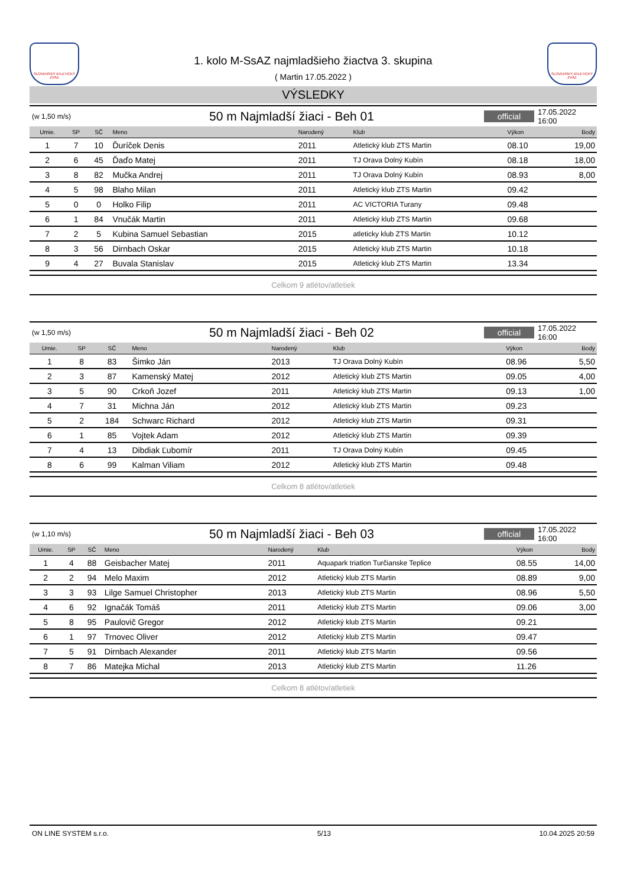SLOVENSKÝ ATLETICKÝ ZVÄZ
1. kolo M-SsAZ najmladšieho žiactva 3. skupina
( Martin 17.05.2022 )
SLOVENSKÝ ATLETICKÝ ZVÄZ
VÝSLEDKY
(w 1,50 m/s)
50 m Najmladší žiaci - Beh 01
official
17.05.2022 16:00
| Umie. | SP | SČ | Meno | Narodený | Klub | Výkon | Body |
| --- | --- | --- | --- | --- | --- | --- | --- |
| 1 | 7 | 10 | Ďuríček Denis | 2011 | Atletický klub ZTS Martin | 08.10 | 19,00 |
| 2 | 6 | 45 | Ďaďo Matej | 2011 | TJ Orava Dolný Kubín | 08.18 | 18,00 |
| 3 | 8 | 82 | Mučka Andrej | 2011 | TJ Orava Dolný Kubín | 08.93 | 8,00 |
| 4 | 5 | 98 | Blaho Milan | 2011 | Atletický klub ZTS Martin | 09.42 | |
| 5 | 0 | 0 | Holko Filip | 2011 | AC VICTORIA Turany | 09.48 | |
| 6 | 1 | 84 | Vnučák Martin | 2011 | Atletický klub ZTS Martin | 09.68 | |
| 7 | 2 | 5 | Kubina Samuel Sebastian | 2015 | atleticky klub ZTS Martin | 10.12 | |
| 8 | 3 | 56 | Dirnbach Oskar | 2015 | Atletický klub ZTS Martin | 10.18 | |
| 9 | 4 | 27 | Buvala Stanislav | 2015 | Atletický klub ZTS Martin | 13.34 | |
Celkom 9 atlétov/atletiek
(w 1,50 m/s)
50 m Najmladší žiaci - Beh 02
official
17.05.2022 16:00
| Umie. | SP | SČ | Meno | Narodený | Klub | Výkon | Body |
| --- | --- | --- | --- | --- | --- | --- | --- |
| 1 | 8 | 83 | Šimko Ján | 2013 | TJ Orava Dolný Kubín | 08.96 | 5,50 |
| 2 | 3 | 87 | Kamenský Matej | 2012 | Atletický klub ZTS Martin | 09.05 | 4,00 |
| 3 | 5 | 90 | Crkoň Jozef | 2011 | Atletický klub ZTS Martin | 09.13 | 1,00 |
| 4 | 7 | 31 | Michna Ján | 2012 | Atletický klub ZTS Martin | 09.23 | |
| 5 | 2 | 184 | Schwarc Richard | 2012 | Atletický klub ZTS Martin | 09.31 | |
| 6 | 1 | 85 | Vojtek Adam | 2012 | Atletický klub ZTS Martin | 09.39 | |
| 7 | 4 | 13 | Dibdiak Ľubomír | 2011 | TJ Orava Dolný Kubín | 09.45 | |
| 8 | 6 | 99 | Kalman Viliam | 2012 | Atletický klub ZTS Martin | 09.48 | |
Celkom 8 atlétov/atletiek
(w 1,10 m/s)
50 m Najmladší žiaci - Beh 03
official
17.05.2022 16:00
| Umie. | SP | SČ | Meno | Narodený | Klub | Výkon | Body |
| --- | --- | --- | --- | --- | --- | --- | --- |
| 1 | 4 | 88 | Geisbacher Matej | 2011 | Aquapark triatlon Turčianske Teplice | 08.55 | 14,00 |
| 2 | 2 | 94 | Melo Maxim | 2012 | Atletický klub ZTS Martin | 08.89 | 9,00 |
| 3 | 3 | 93 | Lilge Samuel Christopher | 2013 | Atletický klub ZTS Martin | 08.96 | 5,50 |
| 4 | 6 | 92 | Ignačák Tomáš | 2011 | Atletický klub ZTS Martin | 09.06 | 3,00 |
| 5 | 8 | 95 | Paulovič Gregor | 2012 | Atletický klub ZTS Martin | 09.21 | |
| 6 | 1 | 97 | Trnovec Oliver | 2012 | Atletický klub ZTS Martin | 09.47 | |
| 7 | 5 | 91 | Dirnbach Alexander | 2011 | Atletický klub ZTS Martin | 09.56 | |
| 8 | 7 | 86 | Matejka Michal | 2013 | Atletický klub ZTS Martin | 11.26 | |
Celkom 8 atlétov/atletiek
ON LINE SYSTEM s.r.o. 5/13 10.04.2025 20:59